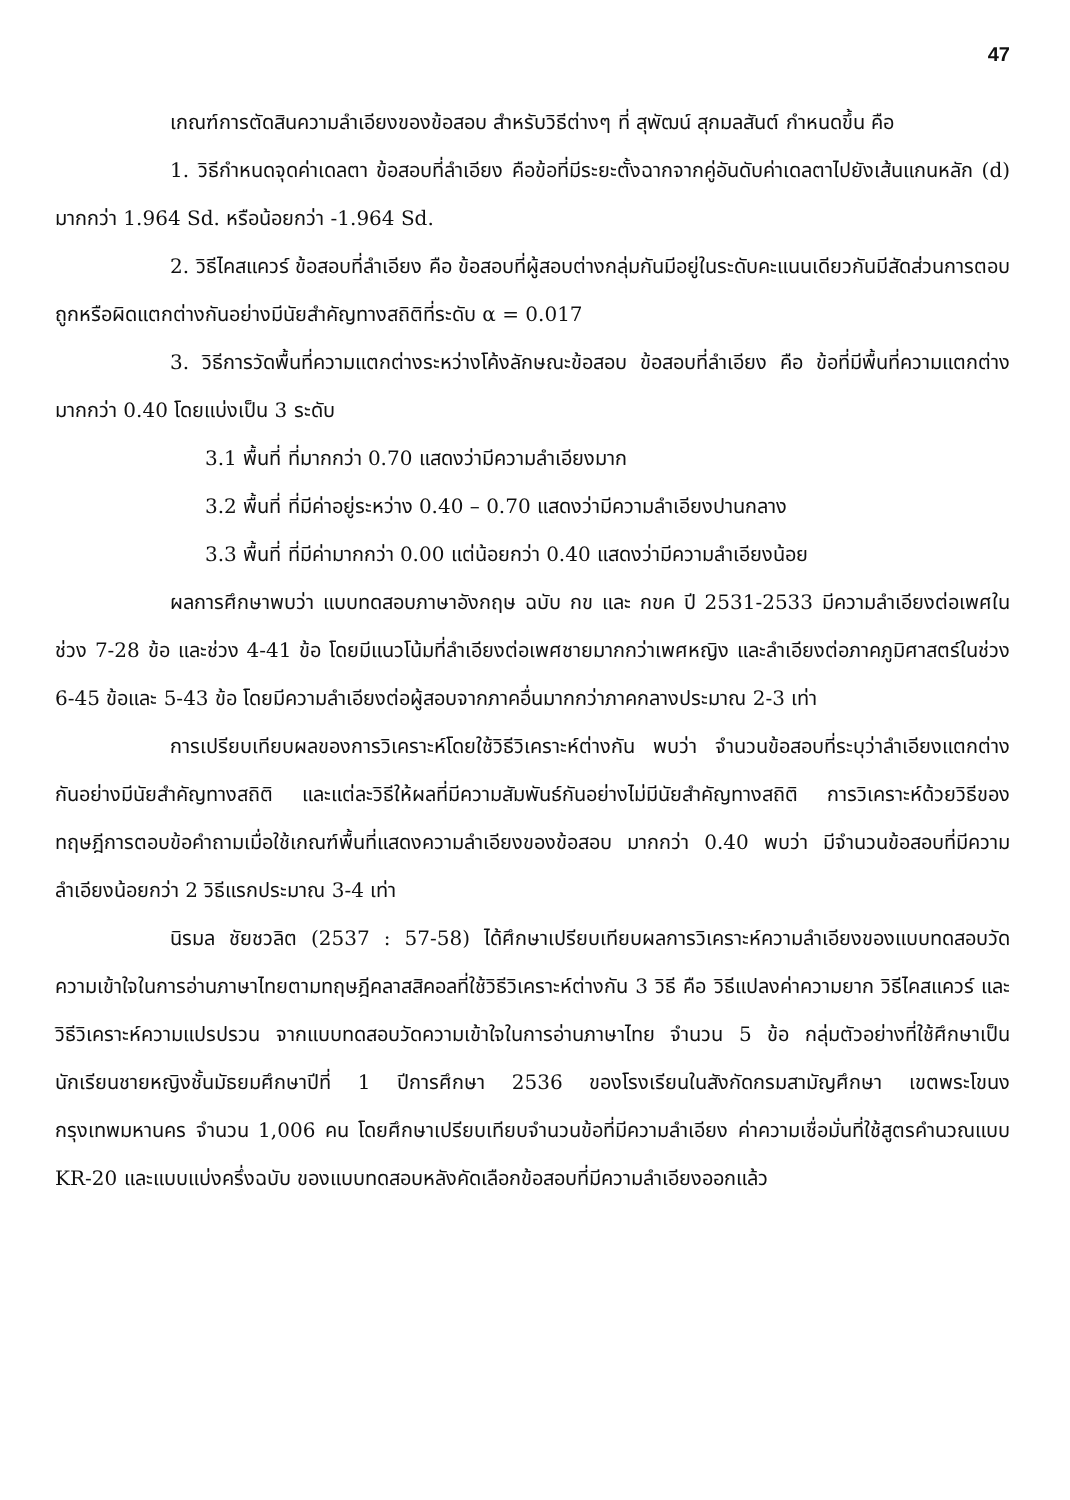47
เกณฑ์การตัดสินความลำเอียงของข้อสอบ สำหรับวิธีต่างๆ ที่ สุพัฒน์ สุกมลสันต์ กำหนดขึ้น คือ
1. วิธีกำหนดจุดค่าเดลตา ข้อสอบที่ลำเอียง คือข้อที่มีระยะตั้งฉากจากคู่อันดับค่าเดลตาไปยังเส้นแกนหลัก (d) มากกว่า 1.964 Sd. หรือน้อยกว่า -1.964 Sd.
2. วิธีไคสแควร์ ข้อสอบที่ลำเอียง คือ ข้อสอบที่ผู้สอบต่างกลุ่มกันมีอยู่ในระดับคะแนนเดียวกันมีสัดส่วนการตอบถูกหรือผิดแตกต่างกันอย่างมีนัยสำคัญทางสถิติที่ระดับ α = 0.017
3. วิธีการวัดพื้นที่ความแตกต่างระหว่างโค้งลักษณะข้อสอบ ข้อสอบที่ลำเอียง คือ ข้อที่มีพื้นที่ความแตกต่างมากกว่า 0.40 โดยแบ่งเป็น 3 ระดับ
3.1 พื้นที่ ที่มากกว่า 0.70 แสดงว่ามีความลำเอียงมาก
3.2 พื้นที่ ที่มีค่าอยู่ระหว่าง 0.40 – 0.70 แสดงว่ามีความลำเอียงปานกลาง
3.3 พื้นที่ ที่มีค่ามากกว่า 0.00 แต่น้อยกว่า 0.40 แสดงว่ามีความลำเอียงน้อย
ผลการศึกษาพบว่า แบบทดสอบภาษาอังกฤษ ฉบับ กข และ กขค ปี 2531-2533 มีความลำเอียงต่อเพศในช่วง 7-28 ข้อ และช่วง 4-41 ข้อ โดยมีแนวโน้มที่ลำเอียงต่อเพศชายมากกว่าเพศหญิง และลำเอียงต่อภาคภูมิศาสตร์ในช่วง 6-45 ข้อและ 5-43 ข้อ โดยมีความลำเอียงต่อผู้สอบจากภาคอื่นมากกว่าภาคกลางประมาณ 2-3 เท่า
การเปรียบเทียบผลของการวิเคราะห์โดยใช้วิธีวิเคราะห์ต่างกัน พบว่า จำนวนข้อสอบที่ระบุว่าลำเอียงแตกต่างกันอย่างมีนัยสำคัญทางสถิติ และแต่ละวิธีให้ผลที่มีความสัมพันธ์กันอย่างไม่มีนัยสำคัญทางสถิติ การวิเคราะห์ด้วยวิธีของทฤษฎีการตอบข้อคำถามเมื่อใช้เกณฑ์พื้นที่แสดงความลำเอียงของข้อสอบ มากกว่า 0.40 พบว่า มีจำนวนข้อสอบที่มีความลำเอียงน้อยกว่า 2 วิธีแรกประมาณ 3-4 เท่า
นิรมล ชัยชวลิต (2537 : 57-58) ได้ศึกษาเปรียบเทียบผลการวิเคราะห์ความลำเอียงของแบบทดสอบวัดความเข้าใจในการอ่านภาษาไทยตามทฤษฎีคลาสสิคอลที่ใช้วิธีวิเคราะห์ต่างกัน 3 วิธี คือ วิธีแปลงค่าความยาก วิธีไคสแควร์ และวิธีวิเคราะห์ความแปรปรวน จากแบบทดสอบวัดความเข้าใจในการอ่านภาษาไทย จำนวน 5 ข้อ กลุ่มตัวอย่างที่ใช้ศึกษาเป็นนักเรียนชายหญิงชั้นมัธยมศึกษาปีที่ 1 ปีการศึกษา 2536 ของโรงเรียนในสังกัดกรมสามัญศึกษา เขตพระโขนง กรุงเทพมหานคร จำนวน 1,006 คน โดยศึกษาเปรียบเทียบจำนวนข้อที่มีความลำเอียง ค่าความเชื่อมั่นที่ใช้สูตรคำนวณแบบ KR-20 และแบบแบ่งครึ่งฉบับ ของแบบทดสอบหลังคัดเลือกข้อสอบที่มีความลำเอียงออกแล้ว